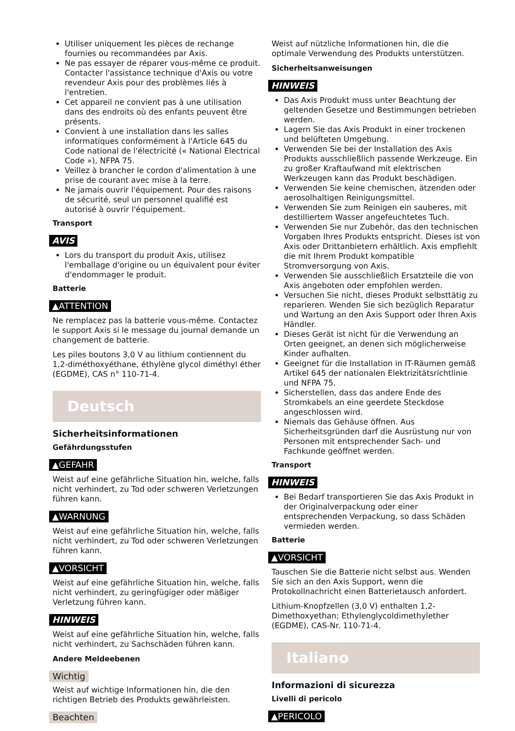Utiliser uniquement les pièces de rechange fournies ou recommandées par Axis.
Ne pas essayer de réparer vous-même ce produit. Contacter l'assistance technique d'Axis ou votre revendeur Axis pour des problèmes liés à l'entretien.
Cet appareil ne convient pas à une utilisation dans des endroits où des enfants peuvent être présents.
Convient à une installation dans les salles informatiques conformément à l'Article 645 du Code national de l'électricité (« National Electrical Code »), NFPA 75.
Veillez à brancher le cordon d'alimentation à une prise de courant avec mise à la terre.
Ne jamais ouvrir l'équipement. Pour des raisons de sécurité, seul un personnel qualifié est autorisé à ouvrir l'équipement.
Transport
AVIS
Lors du transport du produit Axis, utilisez l'emballage d'origine ou un équivalent pour éviter d'endommager le produit.
Batterie
▲ATTENTION
Ne remplacez pas la batterie vous-même. Contactez le support Axis si le message du journal demande un changement de batterie.
Les piles boutons 3,0 V au lithium contiennent du 1,2-diméthoxyéthane, éthylène glycol diméthyl éther (EGDME), CAS n° 110-71-4.
Deutsch
Sicherheitsinformationen
Gefährdungsstufen
▲GEFAHR
Weist auf eine gefährliche Situation hin, welche, falls nicht verhindert, zu Tod oder schweren Verletzungen führen kann.
▲WARNUNG
Weist auf eine gefährliche Situation hin, welche, falls nicht verhindert, zu Tod oder schweren Verletzungen führen kann.
▲VORSICHT
Weist auf eine gefährliche Situation hin, welche, falls nicht verhindert, zu geringfügiger oder mäßiger Verletzung führen kann.
HINWEIS
Weist auf eine gefährliche Situation hin, welche, falls nicht verhindert, zu Sachschäden führen kann.
Andere Meldeebenen
Wichtig
Weist auf wichtige Informationen hin, die den richtigen Betrieb des Produkts gewährleisten.
Beachten
Weist auf nützliche Informationen hin, die die optimale Verwendung des Produkts unterstützen.
Sicherheitsanweisungen
HINWEIS
Das Axis Produkt muss unter Beachtung der geltenden Gesetze und Bestimmungen betrieben werden.
Lagern Sie das Axis Produkt in einer trockenen und belüfteten Umgebung.
Verwenden Sie bei der Installation des Axis Produkts ausschließlich passende Werkzeuge. Ein zu großer Kraftaufwand mit elektrischen Werkzeugen kann das Produkt beschädigen.
Verwenden Sie keine chemischen, ätzenden oder aerosolhaltigen Reinigungsmittel.
Verwenden Sie zum Reinigen ein sauberes, mit destilliertem Wasser angefeuchtetes Tuch.
Verwenden Sie nur Zubehör, das den technischen Vorgaben Ihres Produkts entspricht. Dieses ist von Axis oder Drittanbietern erhältlich. Axis empfiehlt die mit Ihrem Produkt kompatible Stromversorgung von Axis.
Verwenden Sie ausschließlich Ersatzteile die von Axis angeboten oder empfohlen werden.
Versuchen Sie nicht, dieses Produkt selbsttätig zu reparieren. Wenden Sie sich bezüglich Reparatur und Wartung an den Axis Support oder Ihren Axis Händler.
Dieses Gerät ist nicht für die Verwendung an Orten geeignet, an denen sich möglicherweise Kinder aufhalten.
Geeignet für die Installation in IT-Räumen gemäß Artikel 645 der nationalen Elektrizitätsrichtlinie und NFPA 75.
Sicherstellen, dass das andere Ende des Stromkabels an eine geerdete Steckdose angeschlossen wird.
Niemals das Gehäuse öffnen. Aus Sicherheitsgründen darf die Ausrüstung nur von Personen mit entsprechender Sach- und Fachkunde geöffnet werden.
Transport
HINWEIS
Bei Bedarf transportieren Sie das Axis Produkt in der Originalverpackung oder einer entsprechenden Verpackung, so dass Schäden vermieden werden.
Batterie
▲VORSICHT
Tauschen Sie die Batterie nicht selbst aus. Wenden Sie sich an den Axis Support, wenn die Protokollnachricht einen Batterietausch anfordert.
Lithium-Knopfzellen (3,0 V) enthalten 1,2-Dimethoxyethan; Ethylenglycoldimethylether (EGDME), CAS-Nr. 110-71-4.
Italiano
Informazioni di sicurezza
Livelli di pericolo
▲PERICOLO